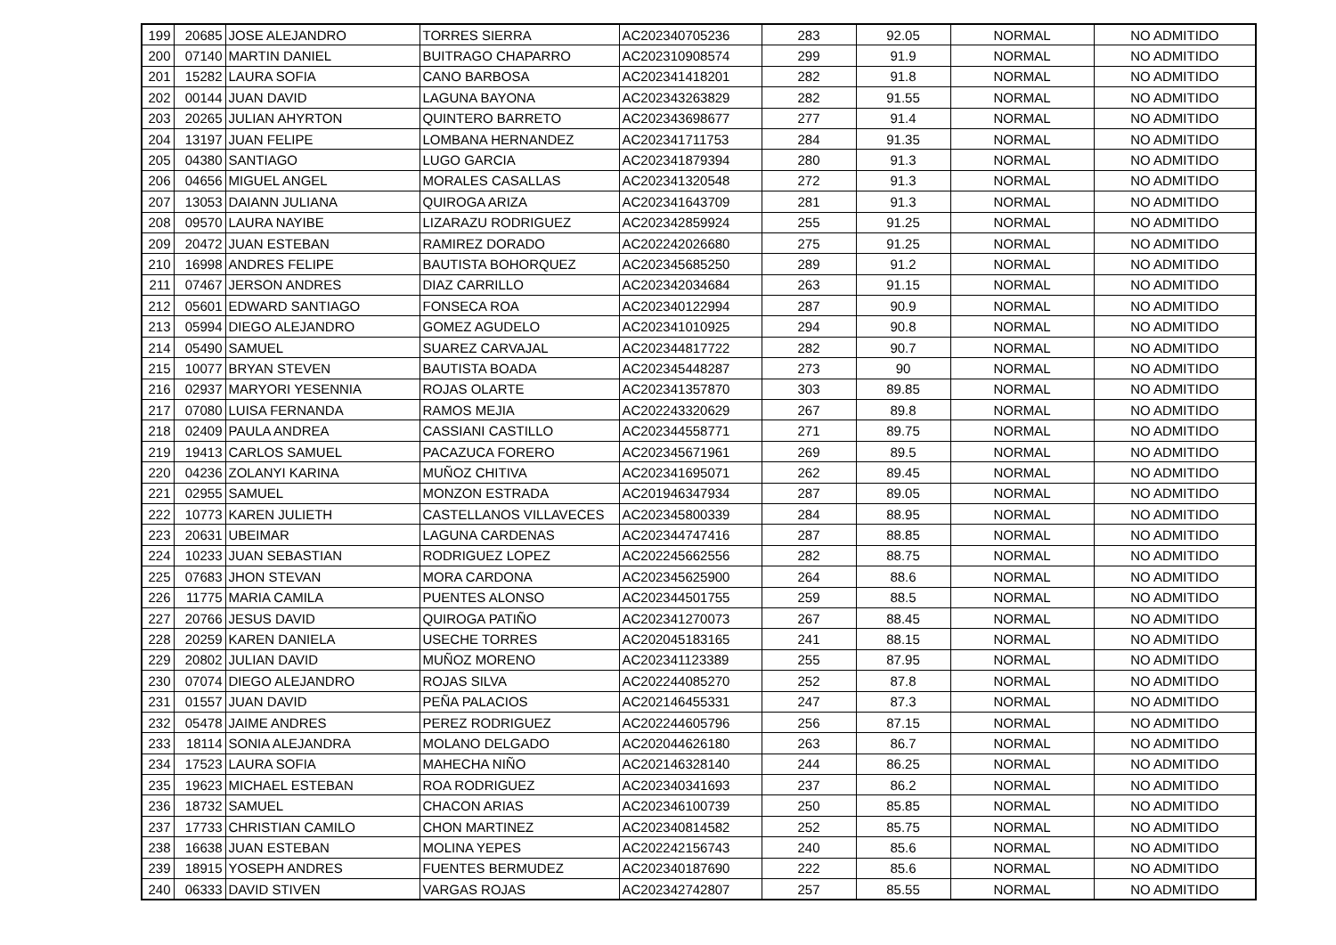| 199 | 20685 | JOSE ALEJANDRO | TORRES SIERRA | AC202340705236 | 283 | 92.05 | NORMAL | NO ADMITIDO |
| 200 | 07140 | MARTIN DANIEL | BUITRAGO CHAPARRO | AC202310908574 | 299 | 91.9 | NORMAL | NO ADMITIDO |
| 201 | 15282 | LAURA SOFIA | CANO BARBOSA | AC202341418201 | 282 | 91.8 | NORMAL | NO ADMITIDO |
| 202 | 00144 | JUAN DAVID | LAGUNA BAYONA | AC202343263829 | 282 | 91.55 | NORMAL | NO ADMITIDO |
| 203 | 20265 | JULIAN AHYRTON | QUINTERO BARRETO | AC202343698677 | 277 | 91.4 | NORMAL | NO ADMITIDO |
| 204 | 13197 | JUAN FELIPE | LOMBANA HERNANDEZ | AC202341711753 | 284 | 91.35 | NORMAL | NO ADMITIDO |
| 205 | 04380 | SANTIAGO | LUGO GARCIA | AC202341879394 | 280 | 91.3 | NORMAL | NO ADMITIDO |
| 206 | 04656 | MIGUEL ANGEL | MORALES CASALLAS | AC202341320548 | 272 | 91.3 | NORMAL | NO ADMITIDO |
| 207 | 13053 | DAIANN JULIANA | QUIROGA ARIZA | AC202341643709 | 281 | 91.3 | NORMAL | NO ADMITIDO |
| 208 | 09570 | LAURA NAYIBE | LIZARAZU RODRIGUEZ | AC202342859924 | 255 | 91.25 | NORMAL | NO ADMITIDO |
| 209 | 20472 | JUAN ESTEBAN | RAMIREZ DORADO | AC202242026680 | 275 | 91.25 | NORMAL | NO ADMITIDO |
| 210 | 16998 | ANDRES FELIPE | BAUTISTA BOHORQUEZ | AC202345685250 | 289 | 91.2 | NORMAL | NO ADMITIDO |
| 211 | 07467 | JERSON ANDRES | DIAZ CARRILLO | AC202342034684 | 263 | 91.15 | NORMAL | NO ADMITIDO |
| 212 | 05601 | EDWARD SANTIAGO | FONSECA ROA | AC202340122994 | 287 | 90.9 | NORMAL | NO ADMITIDO |
| 213 | 05994 | DIEGO ALEJANDRO | GOMEZ AGUDELO | AC202341010925 | 294 | 90.8 | NORMAL | NO ADMITIDO |
| 214 | 05490 | SAMUEL | SUAREZ CARVAJAL | AC202344817722 | 282 | 90.7 | NORMAL | NO ADMITIDO |
| 215 | 10077 | BRYAN STEVEN | BAUTISTA BOADA | AC202345448287 | 273 | 90 | NORMAL | NO ADMITIDO |
| 216 | 02937 | MARYORI YESENNIA | ROJAS OLARTE | AC202341357870 | 303 | 89.85 | NORMAL | NO ADMITIDO |
| 217 | 07080 | LUISA FERNANDA | RAMOS MEJIA | AC202243320629 | 267 | 89.8 | NORMAL | NO ADMITIDO |
| 218 | 02409 | PAULA ANDREA | CASSIANI CASTILLO | AC202344558771 | 271 | 89.75 | NORMAL | NO ADMITIDO |
| 219 | 19413 | CARLOS SAMUEL | PACAZUCA FORERO | AC202345671961 | 269 | 89.5 | NORMAL | NO ADMITIDO |
| 220 | 04236 | ZOLANYI KARINA | MUÑOZ CHITIVA | AC202341695071 | 262 | 89.45 | NORMAL | NO ADMITIDO |
| 221 | 02955 | SAMUEL | MONZON ESTRADA | AC201946347934 | 287 | 89.05 | NORMAL | NO ADMITIDO |
| 222 | 10773 | KAREN JULIETH | CASTELLANOS VILLAVECES | AC202345800339 | 284 | 88.95 | NORMAL | NO ADMITIDO |
| 223 | 20631 | UBEIMAR | LAGUNA CARDENAS | AC202344747416 | 287 | 88.85 | NORMAL | NO ADMITIDO |
| 224 | 10233 | JUAN SEBASTIAN | RODRIGUEZ LOPEZ | AC202245662556 | 282 | 88.75 | NORMAL | NO ADMITIDO |
| 225 | 07683 | JHON STEVAN | MORA CARDONA | AC202345625900 | 264 | 88.6 | NORMAL | NO ADMITIDO |
| 226 | 11775 | MARIA CAMILA | PUENTES ALONSO | AC202344501755 | 259 | 88.5 | NORMAL | NO ADMITIDO |
| 227 | 20766 | JESUS DAVID | QUIROGA PATIÑO | AC202341270073 | 267 | 88.45 | NORMAL | NO ADMITIDO |
| 228 | 20259 | KAREN DANIELA | USECHE TORRES | AC202045183165 | 241 | 88.15 | NORMAL | NO ADMITIDO |
| 229 | 20802 | JULIAN DAVID | MUÑOZ MORENO | AC202341123389 | 255 | 87.95 | NORMAL | NO ADMITIDO |
| 230 | 07074 | DIEGO ALEJANDRO | ROJAS SILVA | AC202244085270 | 252 | 87.8 | NORMAL | NO ADMITIDO |
| 231 | 01557 | JUAN DAVID | PEÑA PALACIOS | AC202146455331 | 247 | 87.3 | NORMAL | NO ADMITIDO |
| 232 | 05478 | JAIME ANDRES | PEREZ RODRIGUEZ | AC202244605796 | 256 | 87.15 | NORMAL | NO ADMITIDO |
| 233 | 18114 | SONIA ALEJANDRA | MOLANO DELGADO | AC202044626180 | 263 | 86.7 | NORMAL | NO ADMITIDO |
| 234 | 17523 | LAURA SOFIA | MAHECHA NIÑO | AC202146328140 | 244 | 86.25 | NORMAL | NO ADMITIDO |
| 235 | 19623 | MICHAEL ESTEBAN | ROA RODRIGUEZ | AC202340341693 | 237 | 86.2 | NORMAL | NO ADMITIDO |
| 236 | 18732 | SAMUEL | CHACON ARIAS | AC202346100739 | 250 | 85.85 | NORMAL | NO ADMITIDO |
| 237 | 17733 | CHRISTIAN CAMILO | CHON MARTINEZ | AC202340814582 | 252 | 85.75 | NORMAL | NO ADMITIDO |
| 238 | 16638 | JUAN ESTEBAN | MOLINA YEPES | AC202242156743 | 240 | 85.6 | NORMAL | NO ADMITIDO |
| 239 | 18915 | YOSEPH ANDRES | FUENTES BERMUDEZ | AC202340187690 | 222 | 85.6 | NORMAL | NO ADMITIDO |
| 240 | 06333 | DAVID STIVEN | VARGAS ROJAS | AC202342742807 | 257 | 85.55 | NORMAL | NO ADMITIDO |